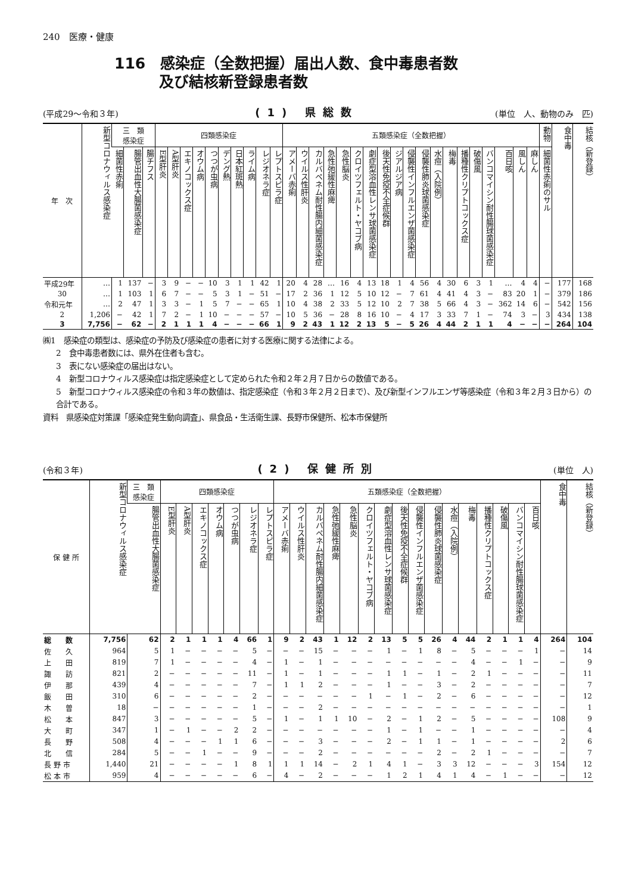240　医療・健康
116　感染症（全数把握）届出人数、食中毒患者数
　　　及び結核新登録患者数
(平成29～令和３年) (1) 県総数 (単位　人、動物のみ　匹)
| 年 次 | 新型コロナウィルス感染症 | 三 類 感染症 | | | 四類感染症 | | | | | | | | | | 五類感染症（全数把握） | | | | | | | | | | | | | | | | | | | 動物 | 食中毒 | 結核（新登録） |
| --- | --- | --- | --- | --- | --- | --- | --- | --- | --- | --- | --- | --- | --- | --- | --- | --- | --- | --- | --- | --- | --- | --- | --- | --- | --- | --- | --- | --- | --- | --- | --- | --- | --- | --- | --- | --- |
| | | 細菌性赤痢 | 腸管出血性大腸菌感染症 | 腸チフス | E型肝炎 | A型肝炎 | エキノコックス症 | オウム病 | つつが虫病 | デング熱 | 日本紅斑熱 | ライム病 | レジオネラ症 | レプトスピラ症 | アメーバ赤痢 | ウイルス性肝炎 | カルバペネム耐性腸内細菌感染症 | 急性弛緩性麻痺 | 急性脳炎 | クロイツフェルト・ヤコブ病 | 劇症型溶血性レンサ球菌感染症 | 後天性免疫不全症候群 | ジアルジア病 | 侵襲性インフルエンザ菌感染症 | 侵襲性肺炎球菌感染症 | 水痘（入院例） | 梅毒 | 播種性クリプトコックス症 | 破傷風 | バンコマイシン耐性腸球菌感染症 | 百日咳 | 風しん | 麻しん | 細菌性赤痢のサル | | |
| 平成29年 | … | 1 | 137 | − | 3 | 9 | − | − | 10 | 3 | 1 | 1 | 42 | 1 | 20 | 4 | 28 | … | 16 | 4 | 13 | 18 | 1 | 4 | 56 | 4 | 30 | 6 | 3 | 1 | … | 4 | 4 | − | 177 | 168 |
| 30 | … | 1 | 103 | 1 | 6 | 7 | − | − | 5 | 3 | 1 | − | 51 | − | 17 | 2 | 36 | 1 | 12 | 5 | 10 | 12 | − | 7 | 61 | 4 | 41 | 4 | 3 | − | 83 | 20 | 1 | − | 379 | 186 |
| 令和元年 | … | 2 | 47 | 1 | 3 | 3 | − | 1 | 5 | 7 | − | − | 65 | 1 | 10 | 4 | 38 | 2 | 33 | 5 | 12 | 10 | 2 | 7 | 38 | 5 | 66 | 4 | 3 | − | 362 | 14 | 6 | − | 542 | 156 |
| 2 | 1,206 | − | 42 | 1 | 7 | 2 | − | 1 | 10 | − | − | − | 57 | − | 10 | 5 | 36 | − | 28 | 8 | 16 | 10 | − | 4 | 17 | 3 | 33 | 7 | 1 | − | 74 | 3 | − | 3 | 434 | 138 |
| 3 | 7,756 | − | 62 | − | 2 | 1 | 1 | 1 | 4 | − | − | − | 66 | 1 | 9 | 2 | 43 | 1 | 12 | 2 | 13 | 5 | − | 5 | 26 | 4 | 44 | 2 | 1 | 1 | 4 | − | − | − | 264 | 104 |
㈱1　感染症の類型は、感染症の予防及び感染症の患者に対する医療に関する法律による。
2　食中毒患者数には、県外在住者も含む。
3　表にない感染症の届出はない。
4　新型コロナウィルス感染症は指定感染症として定められた令和２年２月７日からの数値である。
5　新型コロナウィルス感染症の令和３年の数値は、指定感染症（令和３年２月２日まで）、及び新型インフルエンザ等感染症（令和３年２月３日から）の合計である。
資料　県感染症対策課「感染症発生動向調査」、県食品・生活衛生課、長野市保健所、松本市保健所
(令和３年) (2) 保健所別 (単位　人)
| 保 健 所 | 新型コロナウィルス感染症 | 三 類 感染症 | 四類感染症 | | | | | | | 五類感染症（全数把握） | | | | | | | | | | | | | | | | 食中毒 | 結核（新登録） |
| --- | --- | --- | --- | --- | --- | --- | --- | --- | --- | --- | --- | --- | --- | --- | --- | --- | --- | --- | --- | --- | --- | --- | --- | --- | --- | --- | --- |
| | | 腸管出血性大腸菌感染症 | E型肝炎 | A型肝炎 | エキノコックス症 | オウム病 | つつが虫病 | レジオネラ症 | レプトスピラ症 | アメーバ赤痢 | ウイルス性肝炎 | カルバペネム耐性腸内細菌感染症 | 急性弛緩性麻痺 | 急性脳炎 | クロイツフェルト・ヤコブ病 | 劇症型溶血性レンサ球菌感染症 | 後天性免疫不全症候群 | 侵襲性インフルエンザ菌感染症 | 侵襲性肺炎球菌感染症 | 水痘（入院例） | 梅毒 | 播種性クリプトコックス症 | 破傷風 | バンコマイシン耐性腸球菌感染症 | 百日咳 | | |
| 総 数 | 7,756 | 62 | 2 | 1 | 1 | 1 | 4 | 66 | 1 | 9 | 2 | 43 | 1 | 12 | 2 | 13 | 5 | 5 | 26 | 4 | 44 | 2 | 1 | 1 | 4 | 264 | 104 |
| 佐 久 | 964 | 5 | 1 | − | − | − | − | 5 | − | − | − | 15 | − | − | − | 1 | − | 1 | 8 | − | 5 | − | − | − | 1 | − | 14 |
| 上 田 | 819 | 7 | 1 | − | − | − | − | 4 | − | 1 | − | 1 | − | − | − | − | − | − | − | − | 4 | − | − | 1 | − | − | 9 |
| 諏 訪 | 821 | 2 | − | − | − | − | − | 11 | − | 1 | − | 1 | − | − | − | 1 | 1 | − | 1 | − | 2 | 1 | − | − | − | − | 11 |
| 伊 那 | 439 | 4 | − | − | − | − | − | 7 | − | 1 | 1 | 2 | − | − | − | 1 | − | − | 3 | − | 2 | − | − | − | − | − | 7 |
| 飯 田 | 310 | 6 | − | − | − | − | − | 2 | − | − | − | − | − | − | 1 | − | 1 | − | 2 | − | 6 | − | − | − | − | − | 12 |
| 木 曽 | 18 | − | − | − | − | − | − | 1 | − | − | − | 2 | − | − | − | − | − | − | − | − | − | − | − | − | − | − | 1 |
| 松 本 | 847 | 3 | − | − | − | − | − | 5 | − | 1 | − | 1 | 1 | 10 | − | 2 | − | 1 | 2 | − | 5 | − | − | − | − | 108 | 9 |
| 大 町 | 347 | 1 | − | 1 | − | − | 2 | 2 | − | − | − | − | − | − | − | 1 | − | 1 | − | − | 1 | − | − | − | − | − | 4 |
| 長 野 | 508 | 4 | − | − | − | 1 | 1 | 6 | − | − | − | 3 | − | − | − | 2 | − | 1 | 1 | − | 1 | − | − | − | − | 2 | 6 |
| 北 信 | 284 | 5 | − | − | 1 | − | − | 9 | − | − | − | 2 | − | − | − | − | − | − | 2 | − | 2 | 1 | − | − | − | − | 7 |
| 長 野 市 | 1,440 | 21 | − | − | − | − | 1 | 8 | 1 | 1 | 1 | 14 | − | 2 | 1 | 4 | 1 | − | 3 | 3 | 12 | − | − | − | 3 | 154 | 12 |
| 松 本 市 | 959 | 4 | − | − | − | − | − | 6 | − | 4 | − | 2 | − | − | − | 1 | 2 | 1 | 4 | 1 | 4 | − | 1 | − | − | − | 12 |